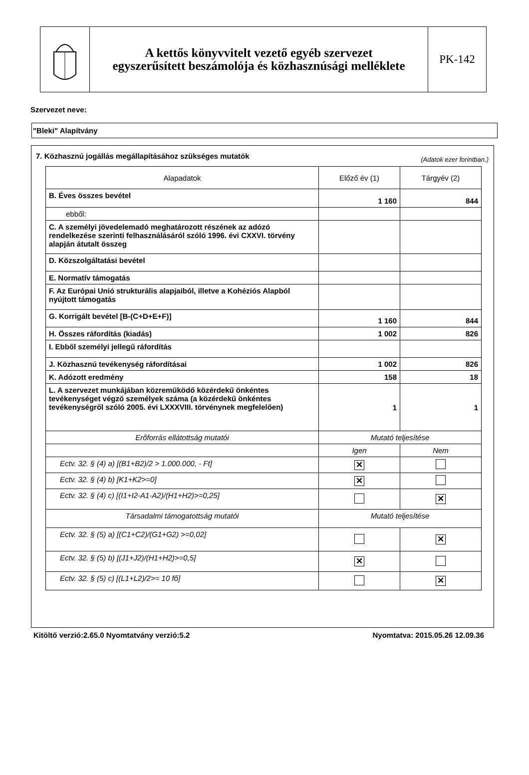A kettős könyvvitelt vezető egyéb szervezet
egyszerűsített beszámolója és közhasznúsági melléklete
PK-142
Szervezet neve:
"Bleki" Alapítvány
7. Közhasznú jogállás megállapításához szükséges mutatók (Adatok ezer forintban.)
| Alapadatok | Előző év (1) | Tárgyév (2) |
| --- | --- | --- |
| B. Éves összes bevétel | 1 160 | 844 |
| ebből: | | |
| C. A személyi jövedelemadó meghatározott részének az adózó rendelkezése szerinti felhasználásáról szóló 1996. évi CXXVI. törvény alapján átutalt összeg | | |
| D. Közszolgáltatási bevétel | | |
| E. Normatív támogatás | | |
| F. Az Európai Unió strukturális alapjaiból, illetve a Kohéziós Alapból nyújtott támogatás | | |
| G. Korrigált bevétel [B-(C+D+E+F)] | 1 160 | 844 |
| H. Összes ráfordítás (kiadás) | 1 002 | 826 |
| I. Ebből személyi jellegű ráfordítás | | |
| J. Közhasznú tevékenység ráfordításai | 1 002 | 826 |
| K. Adózott eredmény | 158 | 18 |
| L. A szervezet munkájában közreműködő közérdekű önkéntes tevékenységet végző személyek száma (a közérdekű önkéntes tevékenységről szóló 2005. évi LXXXVIII. törvénynek megfelelően) | 1 | 1 |
| Erőforrás ellátottság mutatói | Mutató teljesítése | |
| | Igen | Nem |
| Ectv. 32. § (4) a) [(B1+B2)/2 > 1.000.000, - Ft] | ✕ | |
| Ectv. 32. § (4) b) [K1+K2>=0] | ✕ | |
| Ectv. 32. § (4) c) [(I1+I2-A1-A2)/(H1+H2)>=0,25] | | ✕ |
| Társadalmi támogatottság mutatói | Mutató teljesítése | |
| Ectv. 32. § (5) a) [(C1+C2)/(G1+G2) >=0,02] | | ✕ |
| Ectv. 32. § (5) b) [(J1+J2)/(H1+H2)>=0,5] | ✕ | |
| Ectv. 32. § (5) c) [(L1+L2)/2>= 10 fő] | | ✕ |
Kitöltő verzió:2.65.0 Nyomtatvány verzió:5.2 Nyomtatva: 2015.05.26 12.09.36